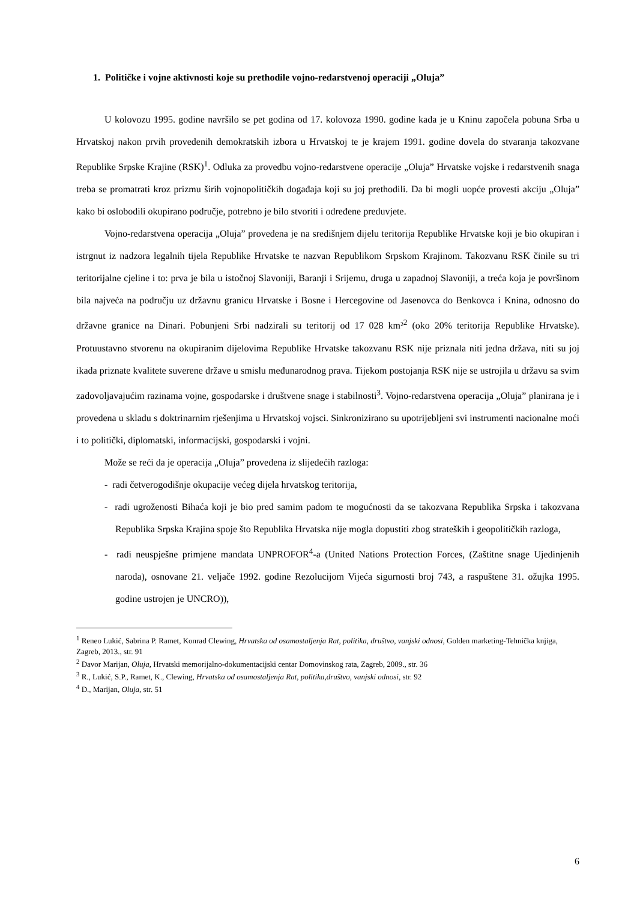1. Političke i vojne aktivnosti koje su prethodile vojno-redarstvenoj operaciji „Oluja”
U kolovozu 1995. godine navršilo se pet godina od 17. kolovoza 1990. godine kada je u Kninu započela pobuna Srba u Hrvatskoj nakon prvih provedenih demokratskih izbora u Hrvatskoj te je krajem 1991. godine dovela do stvaranja takozvane Republike Srpske Krajine (RSK)<sup>1</sup>. Odluka za provedbu vojno-redarstvene operacije „Oluja” Hrvatske vojske i redarstvenih snaga treba se promatrati kroz prizmu širih vojnopolitičkih događaja koji su joj prethodili. Da bi mogli uopće provesti akciju „Oluja” kako bi oslobodili okupirano područje, potrebno je bilo stvoriti i određene preduvjete.
Vojno-redarstvena operacija „Oluja” provedena je na središnjem dijelu teritorija Republike Hrvatske koji je bio okupiran i istrgnut iz nadzora legalnih tijela Republike Hrvatske te nazvan Republikom Srpskom Krajinom. Takozvanu RSK činile su tri teritorijalne cjeline i to: prva je bila u istočnoj Slavoniji, Baranji i Srijemu, druga u zapadnoj Slavoniji, a treća koja je površinom bila najveća na području uz državnu granicu Hrvatske i Bosne i Hercegovine od Jasenovca do Benkovca i Knina, odnosno do državne granice na Dinari. Pobunjeni Srbi nadzirali su teritorij od 17 028 km²<sup>2</sup> (oko 20% teritorija Republike Hrvatske). Protuustavno stvorenu na okupiranim dijelovima Republike Hrvatske takozvanu RSK nije priznala niti jedna država, niti su joj ikada priznate kvalitete suverene države u smislu međunarodnog prava. Tijekom postojanja RSK nije se ustrojila u državu sa svim zadovoljavajućim razinama vojne, gospodarske i društvene snage i stabilnosti<sup>3</sup>. Vojno-redarstvena operacija „Oluja” planirana je i provedena u skladu s doktrinarnim rješenjima u Hrvatskoj vojsci. Sinkronizirano su upotrijebljeni svi instrumenti nacionalne moći i to politički, diplomatski, informacijski, gospodarski i vojni.
Može se reći da je operacija „Oluja” provedena iz slijedećih razloga:
- radi četverogodišnje okupacije većeg dijela hrvatskog teritorija,
- radi ugroženosti Bihaća koji je bio pred samim padom te mogućnosti da se takozvana Republika Srpska i takozvana Republika Srpska Krajina spoje što Republika Hrvatska nije mogla dopustiti zbog strateških i geopolitičkih razloga,
- radi neuspješne primjene mandata UNPROFOR<sup>4</sup>-a (United Nations Protection Forces, (Zaštitne snage Ujedinjenih naroda), osnovane 21. veljače 1992. godine Rezolucijom Vijeća sigurnosti broj 743, a raspuštene 31. ožujka 1995. godine ustrojen je UNCRO)),
<sup>1</sup> Reneo Lukić, Sabrina P. Ramet, Konrad Clewing, Hrvatska od osamostaljenja Rat, politika, društvo, vanjski odnosi, Golden marketing-Tehnička knjiga, Zagreb, 2013., str. 91
<sup>2</sup> Davor Marijan, Oluja, Hrvatski memorijalno-dokumentacijski centar Domovinskog rata, Zagreb, 2009., str. 36
<sup>3</sup> R., Lukić, S.P., Ramet, K., Clewing, Hrvatska od osamostaljenja Rat, politika,društvo, vanjski odnosi, str. 92
<sup>4</sup> D., Marijan, Oluja, str. 51
6